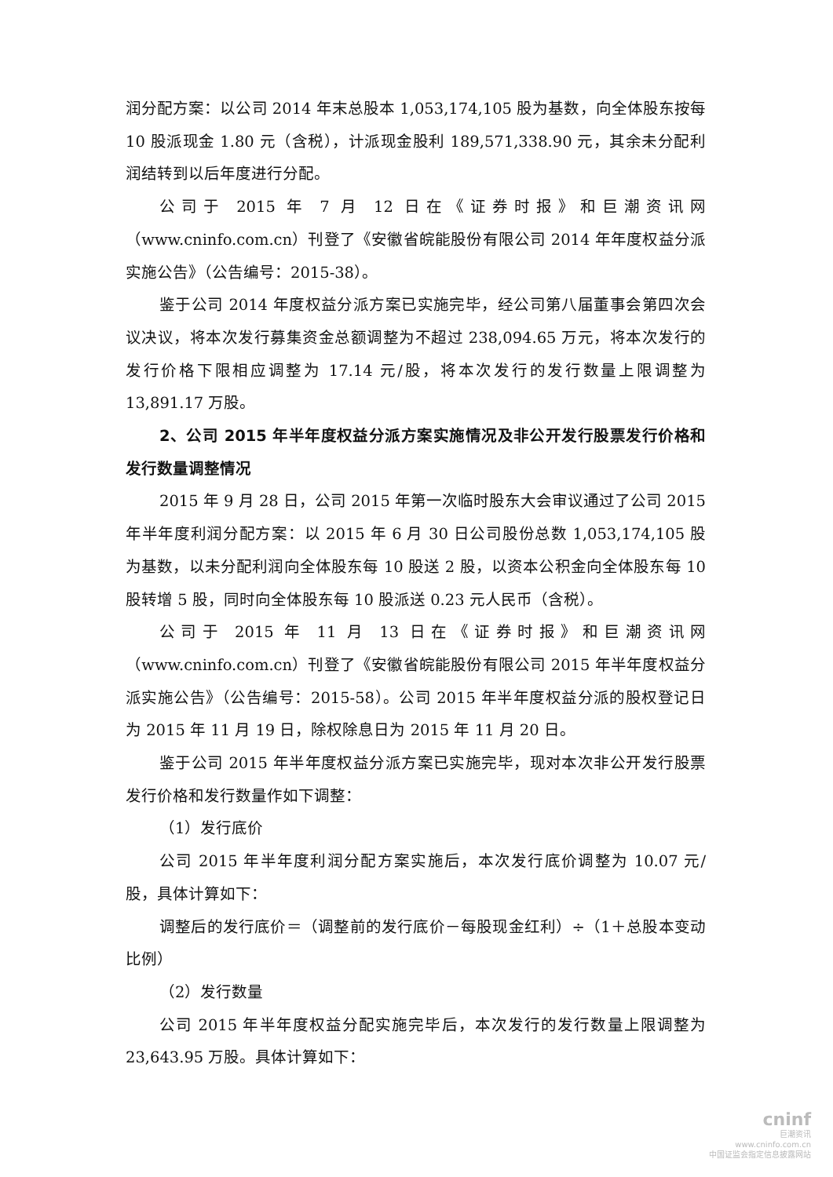润分配方案：以公司 2014 年末总股本 1,053,174,105 股为基数，向全体股东按每 10 股派现金 1.80 元（含税），计派现金股利 189,571,338.90 元，其余未分配利润结转到以后年度进行分配。
公司于 2015 年 7 月 12 日在《证券时报》和巨潮资讯网（www.cninfo.com.cn）刊登了《安徽省皖能股份有限公司 2014 年年度权益分派实施公告》（公告编号：2015-38）。
鉴于公司 2014 年度权益分派方案已实施完毕，经公司第八届董事会第四次会议决议，将本次发行募集资金总额调整为不超过 238,094.65 万元，将本次发行的发行价格下限相应调整为 17.14 元/股，将本次发行的发行数量上限调整为 13,891.17 万股。
2、公司 2015 年半年度权益分派方案实施情况及非公开发行股票发行价格和发行数量调整情况
2015 年 9 月 28 日，公司 2015 年第一次临时股东大会审议通过了公司 2015 年半年度利润分配方案：以 2015 年 6 月 30 日公司股份总数 1,053,174,105 股为基数，以未分配利润向全体股东每 10 股送 2 股，以资本公积金向全体股东每 10 股转增 5 股，同时向全体股东每 10 股派送 0.23 元人民币（含税）。
公司于 2015 年 11 月 13 日在《证券时报》和巨潮资讯网（www.cninfo.com.cn）刊登了《安徽省皖能股份有限公司 2015 年半年度权益分派实施公告》（公告编号：2015-58）。公司 2015 年半年度权益分派的股权登记日为 2015 年 11 月 19 日，除权除息日为 2015 年 11 月 20 日。
鉴于公司 2015 年半年度权益分派方案已实施完毕，现对本次非公开发行股票发行价格和发行数量作如下调整：
（1）发行底价
公司 2015 年半年度利润分配方案实施后，本次发行底价调整为 10.07 元/股，具体计算如下：
调整后的发行底价＝（调整前的发行底价－每股现金红利）÷（1＋总股本变动比例）
（2）发行数量
公司 2015 年半年度权益分配实施完毕后，本次发行的发行数量上限调整为 23,643.95 万股。具体计算如下：
cninf
巨潮资讯
www.cninfo.com.cn
中国证监会指定信息披露网站